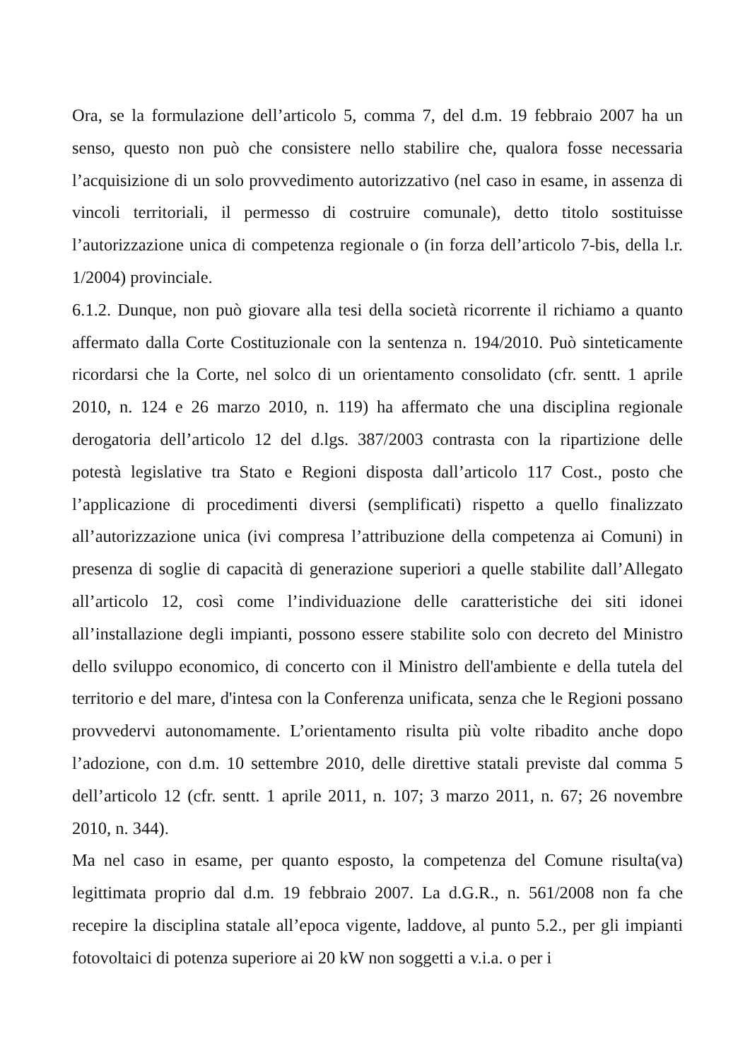Ora, se la formulazione dell’articolo 5, comma 7, del d.m. 19 febbraio 2007 ha un senso, questo non può che consistere nello stabilire che, qualora fosse necessaria l’acquisizione di un solo provvedimento autorizzativo (nel caso in esame, in assenza di vincoli territoriali, il permesso di costruire comunale), detto titolo sostituisse l’autorizzazione unica di competenza regionale o (in forza dell’articolo 7-bis, della l.r. 1/2004) provinciale.
6.1.2. Dunque, non può giovare alla tesi della società ricorrente il richiamo a quanto affermato dalla Corte Costituzionale con la sentenza n. 194/2010. Può sinteticamente ricordarsi che la Corte, nel solco di un orientamento consolidato (cfr. sentt. 1 aprile 2010, n. 124 e 26 marzo 2010, n. 119) ha affermato che una disciplina regionale derogatoria dell’articolo 12 del d.lgs. 387/2003 contrasta con la ripartizione delle potestà legislative tra Stato e Regioni disposta dall’articolo 117 Cost., posto che l’applicazione di procedimenti diversi (semplificati) rispetto a quello finalizzato all’autorizzazione unica (ivi compresa l’attribuzione della competenza ai Comuni) in presenza di soglie di capacità di generazione superiori a quelle stabilite dall’Allegato all’articolo 12, così come l’individuazione delle caratteristiche dei siti idonei all’installazione degli impianti, possono essere stabilite solo con decreto del Ministro dello sviluppo economico, di concerto con il Ministro dell'ambiente e della tutela del territorio e del mare, d'intesa con la Conferenza unificata, senza che le Regioni possano provvedervi autonomamente. L’orientamento risulta più volte ribadito anche dopo l’adozione, con d.m. 10 settembre 2010, delle direttive statali previste dal comma 5 dell’articolo 12 (cfr. sentt. 1 aprile 2011, n. 107; 3 marzo 2011, n. 67; 26 novembre 2010, n. 344).
Ma nel caso in esame, per quanto esposto, la competenza del Comune risulta(va) legittimata proprio dal d.m. 19 febbraio 2007. La d.G.R., n. 561/2008 non fa che recepire la disciplina statale all’epoca vigente, laddove, al punto 5.2., per gli impianti fotovoltaici di potenza superiore ai 20 kW non soggetti a v.i.a. o per i